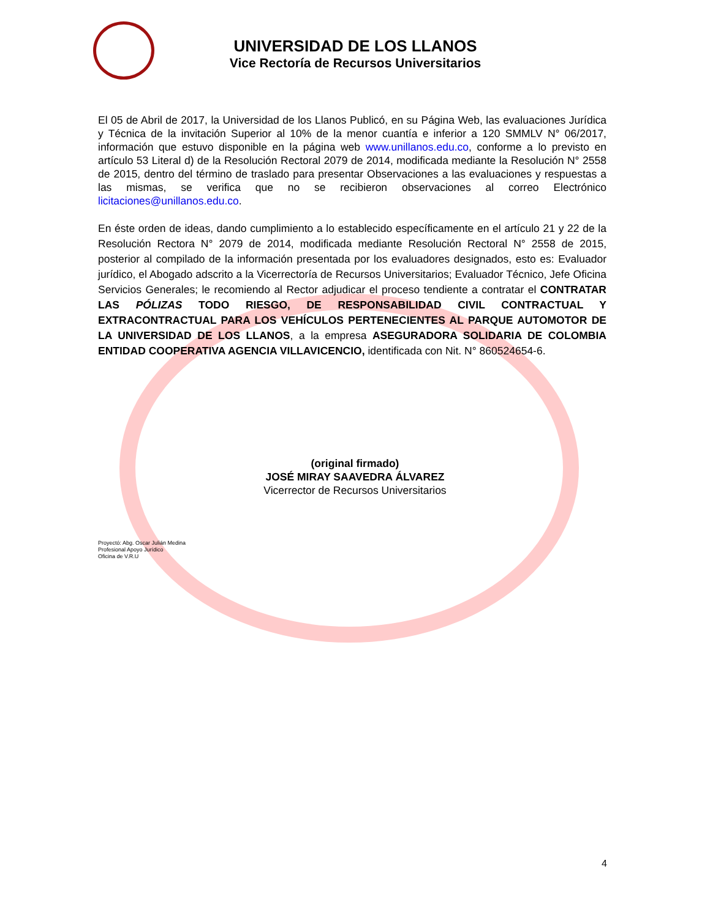UNIVERSIDAD DE LOS LLANOS
Vice Rectoría de Recursos Universitarios
El 05 de Abril de 2017, la Universidad de los Llanos Publicó, en su Página Web, las evaluaciones Jurídica y Técnica de la invitación Superior al 10% de la menor cuantía e inferior a 120 SMMLV N° 06/2017, información que estuvo disponible en la página web www.unillanos.edu.co, conforme a lo previsto en artículo 53 Literal d) de la Resolución Rectoral 2079 de 2014, modificada mediante la Resolución N° 2558 de 2015, dentro del término de traslado para presentar Observaciones a las evaluaciones y respuestas a las mismas, se verifica que no se recibieron observaciones al correo Electrónico licitaciones@unillanos.edu.co.
En éste orden de ideas, dando cumplimiento a lo establecido específicamente en el artículo 21 y 22 de la Resolución Rectora N° 2079 de 2014, modificada mediante Resolución Rectoral N° 2558 de 2015, posterior al compilado de la información presentada por los evaluadores designados, esto es: Evaluador jurídico, el Abogado adscrito a la Vicerrectoría de Recursos Universitarios; Evaluador Técnico, Jefe Oficina Servicios Generales; le recomiendo al Rector adjudicar el proceso tendiente a contratar el CONTRATAR LAS PÓLIZAS TODO RIESGO, DE RESPONSABILIDAD CIVIL CONTRACTUAL Y EXTRACONTRACTUAL PARA LOS VEHÍCULOS PERTENECIENTES AL PARQUE AUTOMOTOR DE LA UNIVERSIDAD DE LOS LLANOS, a la empresa ASEGURADORA SOLIDARIA DE COLOMBIA ENTIDAD COOPERATIVA AGENCIA VILLAVICENCIO, identificada con Nit. N° 860524654-6.
(original firmado)
JOSÉ MIRAY SAAVEDRA ÁLVAREZ
Vicerrector de Recursos Universitarios
Proyectó: Abg. Oscar Julián Medina
Profesional Apoyo Jurídico
Oficina de V.R.U
4